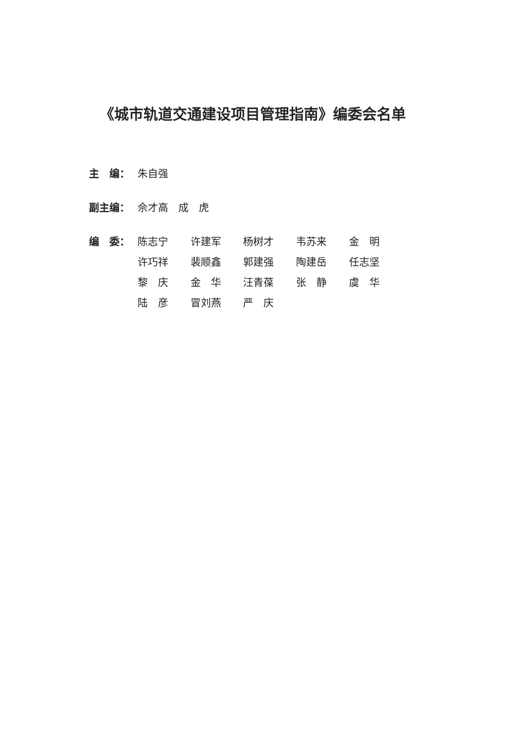《城市轨道交通建设项目管理指南》编委会名单
主　编： 朱自强
副主编： 佘才高　成　虎
编　委： 陈志宁 许建军 杨树才 韦苏来 金　明
许巧祥 裴顺鑫 郭建强 陶建岳 任志坚
黎　庆 金　华 汪青葆 张　静 虞　华
陆　彦 冒刘燕 严　庆